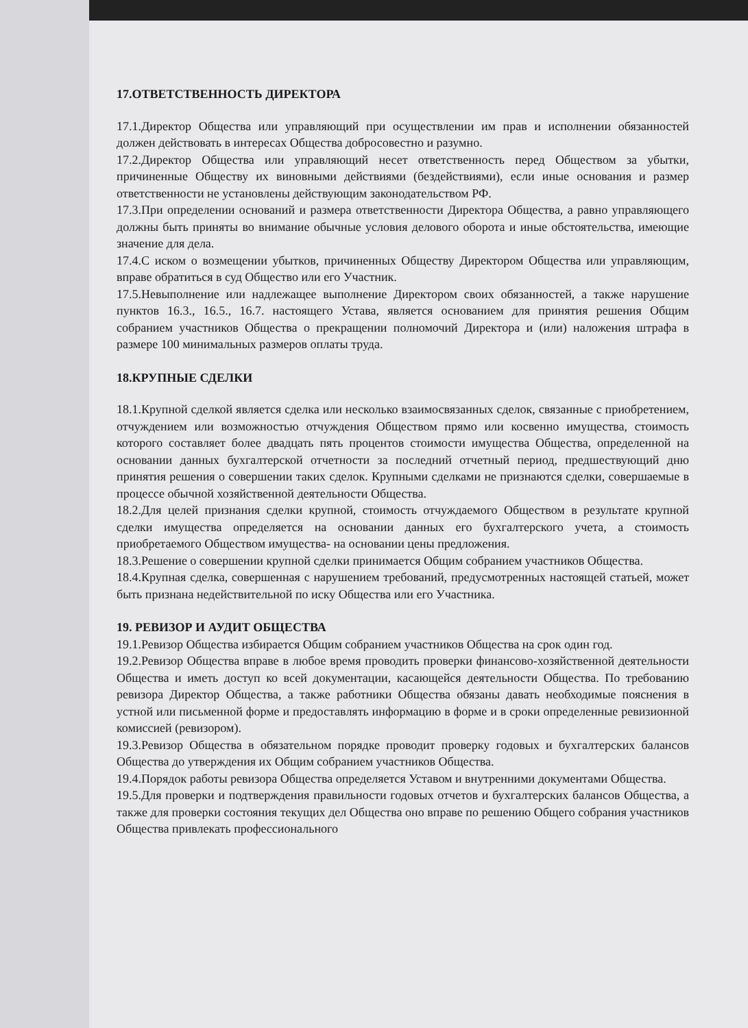17.ОТВЕТСТВЕННОСТЬ ДИРЕКТОРА
17.1.Директор Общества или управляющий при осуществлении им прав и исполнении обязанностей должен действовать в интересах Общества добросовестно и разумно.
17.2.Директор Общества или управляющий несет ответственность перед Обществом за убытки, причиненные Обществу их виновными действиями (бездействиями), если иные основания и размер ответственности не установлены действующим законодательством РФ.
17.3.При определении оснований и размера ответственности Директора Общества, а равно управляющего должны быть приняты во внимание обычные условия делового оборота и иные обстоятельства, имеющие значение для дела.
17.4.С иском о возмещении убытков, причиненных Обществу Директором Общества или управляющим, вправе обратиться в суд Общество или его Участник.
17.5.Невыполнение или надлежащее выполнение Директором своих обязанностей, а также нарушение пунктов 16.3., 16.5., 16.7. настоящего Устава, является основанием для принятия решения Общим собранием участников Общества о прекращении полномочий Директора и (или) наложения штрафа в размере 100 минимальных размеров оплаты труда.
18.КРУПНЫЕ СДЕЛКИ
18.1.Крупной сделкой является сделка или несколько взаимосвязанных сделок, связанные с приобретением, отчуждением или возможностью отчуждения Обществом прямо или косвенно имущества, стоимость которого составляет более двадцать пять процентов стоимости имущества Общества, определенной на основании данных бухгалтерской отчетности за последний отчетный период, предшествующий дню принятия решения о совершении таких сделок. Крупными сделками не признаются сделки, совершаемые в процессе обычной хозяйственной деятельности Общества.
18.2.Для целей признания сделки крупной, стоимость отчуждаемого Обществом в результате крупной сделки имущества определяется на основании данных его бухгалтерского учета, а стоимость приобретаемого Обществом имущества- на основании цены предложения.
18.3.Решение о совершении крупной сделки принимается Общим собранием участников Общества.
18.4.Крупная сделка, совершенная с нарушением требований, предусмотренных настоящей статьей, может быть признана недействительной по иску Общества или его Участника.
19. РЕВИЗОР И АУДИТ ОБЩЕСТВА
19.1.Ревизор Общества избирается Общим собранием участников Общества на срок один год.
19.2.Ревизор Общества вправе в любое время проводить проверки финансово-хозяйственной деятельности Общества и иметь доступ ко всей документации, касающейся деятельности Общества. По требованию ревизора Директор Общества, а также работники Общества обязаны давать необходимые пояснения в устной или письменной форме и предоставлять информацию в форме и в сроки определенные ревизионной комиссией (ревизором).
19.3.Ревизор Общества в обязательном порядке проводит проверку годовых и бухгалтерских балансов Общества до утверждения их Общим собранием участников Общества.
19.4.Порядок работы ревизора Общества определяется Уставом и внутренними документами Общества.
19.5.Для проверки и подтверждения правильности годовых отчетов и бухгалтерских балансов Общества, а также для проверки состояния текущих дел Общества оно вправе по решению Общего собрания участников Общества привлекать профессионального